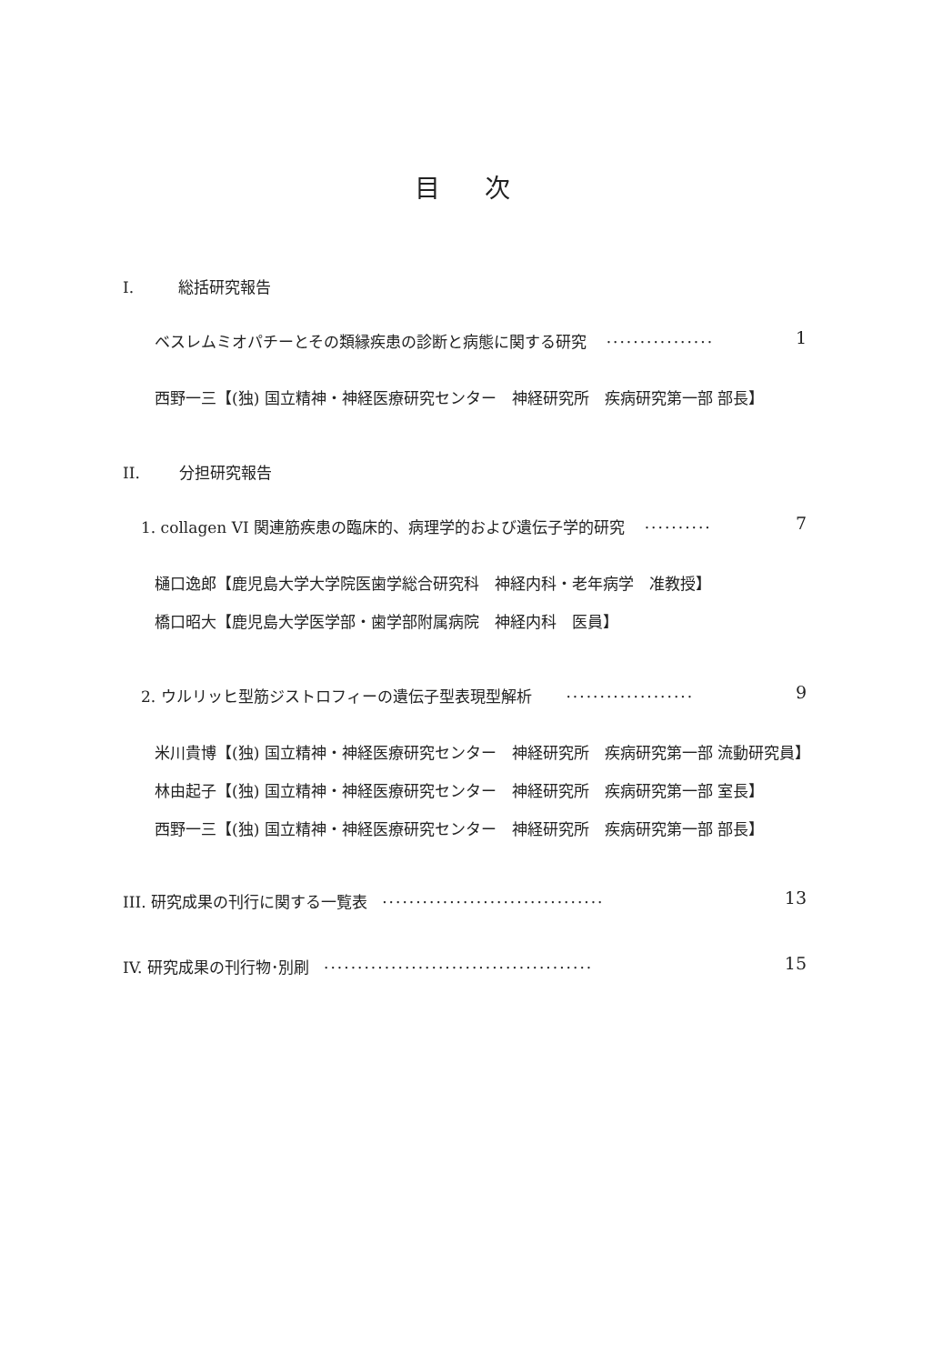目 次
I. 総括研究報告
ベスレムミオパチーとその類縁疾患の診断と病態に関する研究 ················ 1
西野一三【(独) 国立精神・神経医療研究センター　神経研究所　疾病研究第一部 部長】
II. 分担研究報告
1. collagen VI 関連筋疾患の臨床的、病理学的および遺伝子学的研究 ·········· 7
樋口逸郎【鹿児島大学大学院医歯学総合研究科　神経内科・老年病学　准教授】
橋口昭大【鹿児島大学医学部・歯学部附属病院　神経内科　医員】
2. ウルリッヒ型筋ジストロフィーの遺伝子型表現型解析 ··················· 9
米川貴博【(独) 国立精神・神経医療研究センター　神経研究所　疾病研究第一部 流動研究員】
林由起子【(独) 国立精神・神経医療研究センター　神経研究所　疾病研究第一部 室長】
西野一三【(独) 国立精神・神経医療研究センター　神経研究所　疾病研究第一部 部長】
III. 研究成果の刊行に関する一覧表 ································· 13
IV. 研究成果の刊行物･別刷 ········································ 15